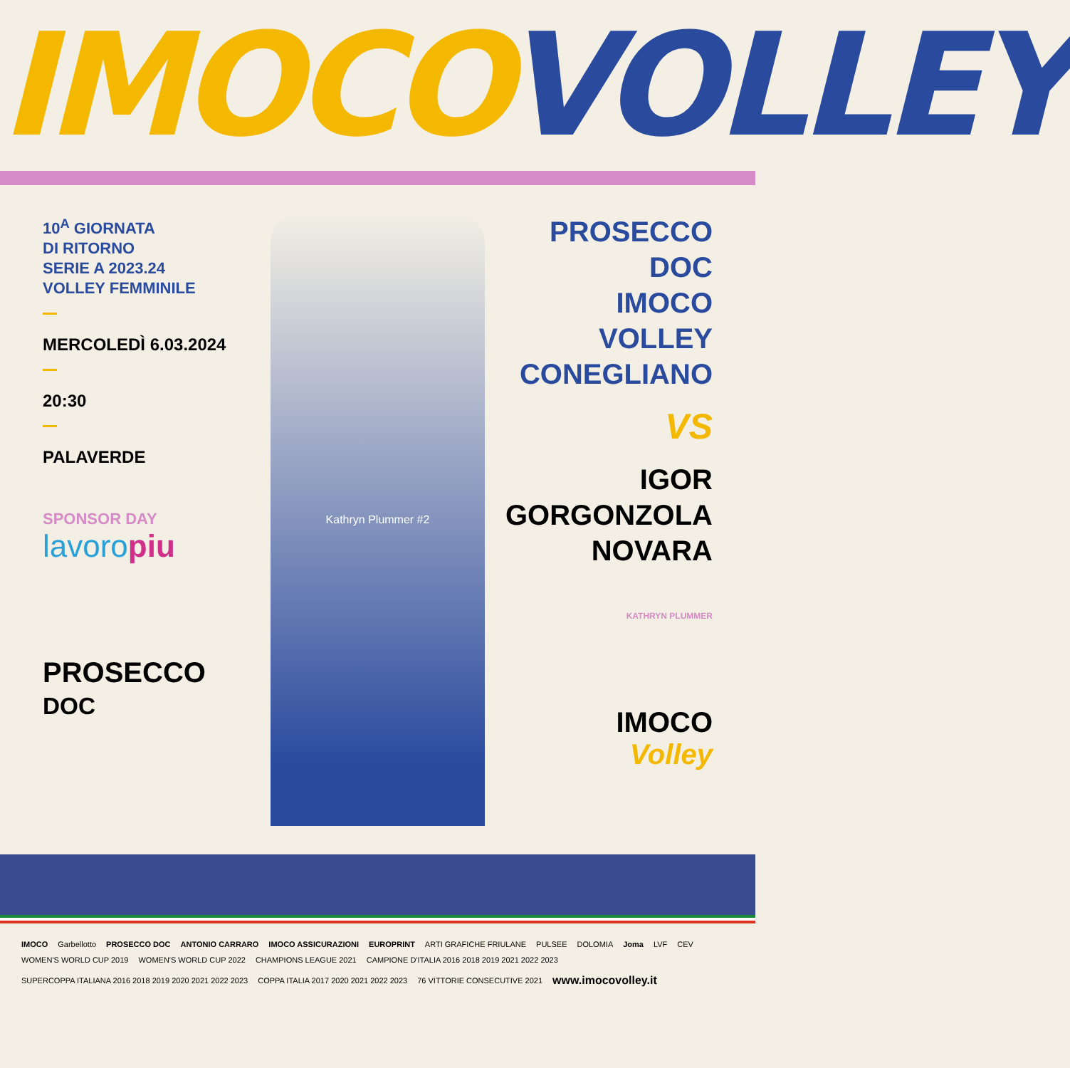IMOCO VOLLEY
10<sup>A</sup> GIORNATA
DI RITORNO
SERIE A 2023.24
VOLLEY FEMMINILE
MERCOLEDÌ 6.03.2024
20:30
PALAVERDE
SPONSOR DAY
lavoropiu
PROSECCO DOC
Kathryn Plummer #2
PROSECCO DOC
IMOCO VOLLEY
CONEGLIANO
VS
IGOR GORGONZOLA
NOVARA
KATHRYN PLUMMER
IMOCO
Volley
IMOCO Garbellotto PROSECCO DOC ANTONIO CARRARO IMOCO ASSICURAZIONI EUROPRINT ARTI GRAFICHE FRIULANE PULSEE DOLOMIA Joma LVF CEV
WOMEN'S WORLD CUP 2019 WOMEN'S WORLD CUP 2022 CHAMPIONS LEAGUE 2021 CAMPIONE D'ITALIA 2016 2018 2019 2021 2022 2023 SUPERCOPPA ITALIANA 2016 2018 2019 2020 2021 2022 2023 COPPA ITALIA 2017 2020 2021 2022 2023 76 VITTORIE CONSECUTIVE 2021 www.imocovolley.it